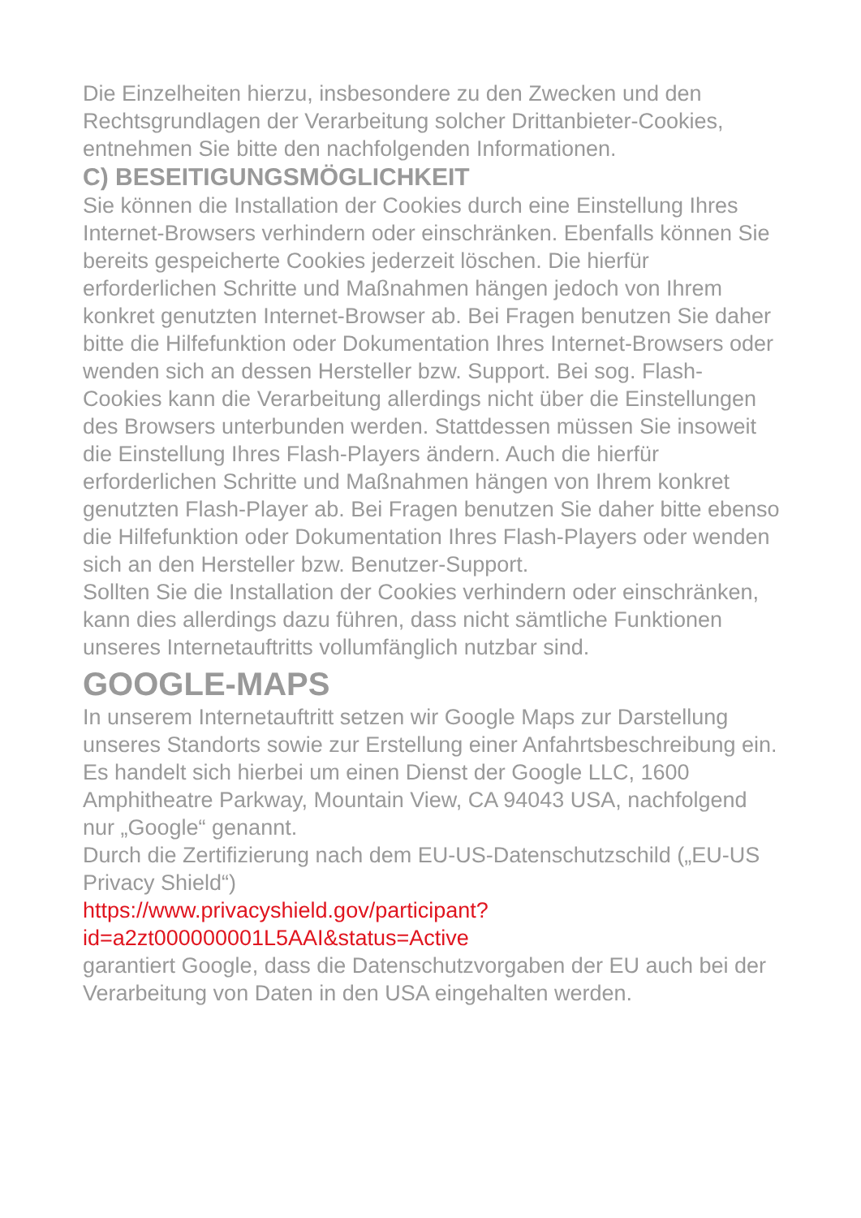Die Einzelheiten hierzu, insbesondere zu den Zwecken und den Rechtsgrundlagen der Verarbeitung solcher Drittanbieter-Cookies, entnehmen Sie bitte den nachfolgenden Informationen.
C) BESEITIGUNGSMÖGLICHKEIT
Sie können die Installation der Cookies durch eine Einstellung Ihres Internet-Browsers verhindern oder einschränken. Ebenfalls können Sie bereits gespeicherte Cookies jederzeit löschen. Die hierfür erforderlichen Schritte und Maßnahmen hängen jedoch von Ihrem konkret genutzten Internet-Browser ab. Bei Fragen benutzen Sie daher bitte die Hilfefunktion oder Dokumentation Ihres Internet-Browsers oder wenden sich an dessen Hersteller bzw. Support. Bei sog. Flash-Cookies kann die Verarbeitung allerdings nicht über die Einstellungen des Browsers unterbunden werden. Stattdessen müssen Sie insoweit die Einstellung Ihres Flash-Players ändern. Auch die hierfür erforderlichen Schritte und Maßnahmen hängen von Ihrem konkret genutzten Flash-Player ab. Bei Fragen benutzen Sie daher bitte ebenso die Hilfefunktion oder Dokumentation Ihres Flash-Players oder wenden sich an den Hersteller bzw. Benutzer-Support.
Sollten Sie die Installation der Cookies verhindern oder einschränken, kann dies allerdings dazu führen, dass nicht sämtliche Funktionen unseres Internetauftritts vollumfänglich nutzbar sind.
GOOGLE-MAPS
In unserem Internetauftritt setzen wir Google Maps zur Darstellung unseres Standorts sowie zur Erstellung einer Anfahrtsbeschreibung ein. Es handelt sich hierbei um einen Dienst der Google LLC, 1600 Amphitheatre Parkway, Mountain View, CA 94043 USA, nachfolgend nur „Google“ genannt.
Durch die Zertifizierung nach dem EU-US-Datenschutzschild („EU-US Privacy Shield“)
https://www.privacyshield.gov/participant?
id=a2zt000000001L5AAI&status=Active
garantiert Google, dass die Datenschutzvorgaben der EU auch bei der Verarbeitung von Daten in den USA eingehalten werden.